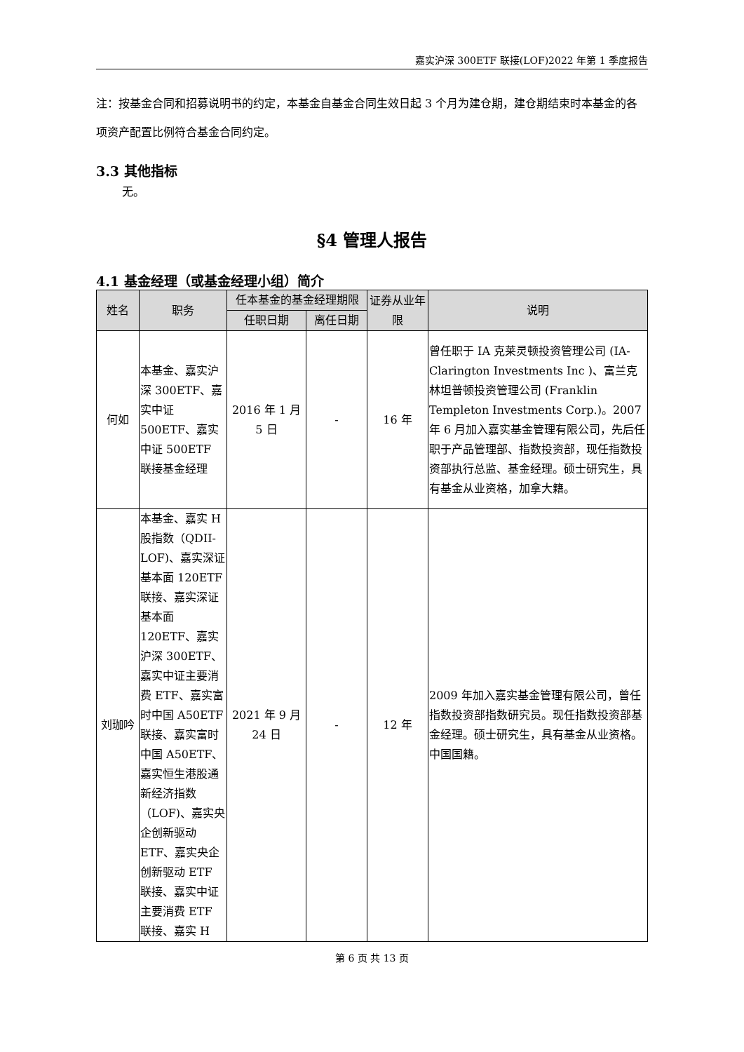嘉实沪深 300ETF 联接(LOF)2022 年第 1 季度报告
注：按基金合同和招募说明书的约定，本基金自基金合同生效日起 3 个月为建仓期，建仓期结束时本基金的各项资产配置比例符合基金合同约定。
3.3 其他指标
无。
§4 管理人报告
4.1 基金经理（或基金经理小组）简介
| 姓名 | 职务 | 任本基金的基金经理期限 | | 证券从业年限 | 说明 |
| --- | --- | --- | --- | --- | --- |
| | | 任职日期 | 离任日期 | | |
| 何如 | 本基金、嘉实沪深 300ETF、嘉实中证 500ETF、嘉实中证 500ETF 联接基金经理 | 2016 年 1 月 5 日 | - | 16 年 | 曾任职于 IA 克莱灵顿投资管理公司 (IA-Clarington Investments Inc )、富兰克林坦普顿投资管理公司 (Franklin Templeton Investments Corp.)。2007 年 6 月加入嘉实基金管理有限公司，先后任职于产品管理部、指数投资部，现任指数投资部执行总监、基金经理。硕士研究生，具有基金从业资格，加拿大籍。 |
| 刘珈吟 | 本基金、嘉实 H 股指数（QDII-LOF)、嘉实深证基本面 120ETF 联接、嘉实深证基本面 120ETF、嘉实沪深 300ETF、嘉实中证主要消费 ETF、嘉实富时中国 A50ETF 联接、嘉实富时中国 A50ETF、嘉实恒生港股通新经济指数（LOF)、嘉实央企创新驱动 ETF、嘉实央企创新驱动 ETF 联接、嘉实中证主要消费 ETF 联接、嘉实 H | 2021 年 9 月 24 日 | - | 12 年 | 2009 年加入嘉实基金管理有限公司，曾任指数投资部指数研究员。现任指数投资部基金经理。硕士研究生，具有基金从业资格。中国国籍。 |
第 6 页 共 13 页